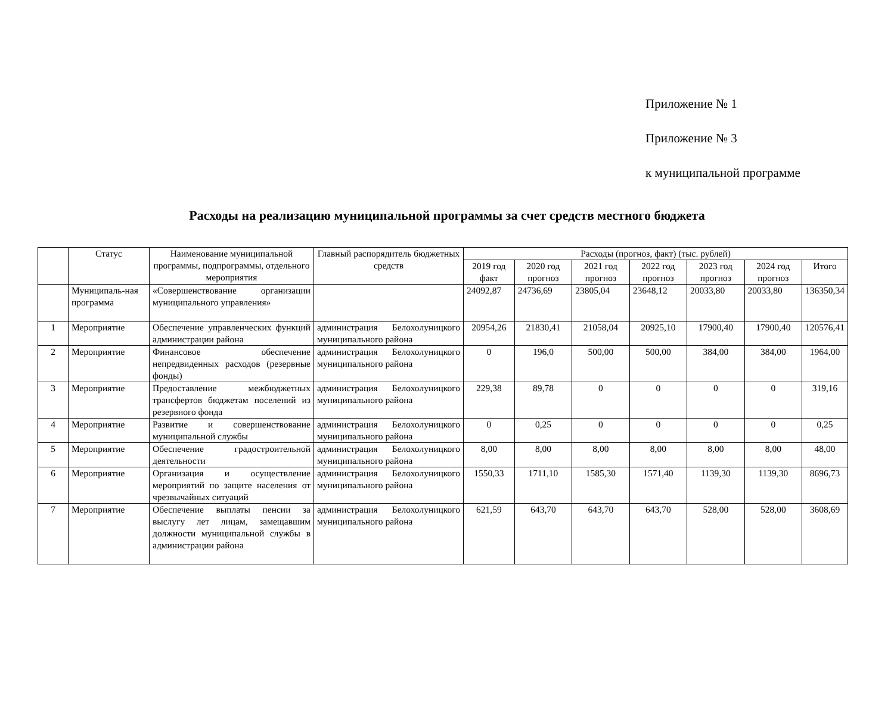Приложение № 1
Приложение № 3
к муниципальной программе
Расходы на реализацию муниципальной программы за счет средств местного бюджета
| | Статус | Наименование муниципальной программы, подпрограммы, отдельного мероприятия | Главный распорядитель бюджетных средств | Расходы (прогноз, факт) (тыс. рублей) | | | | | | |
| --- | --- | --- | --- | --- | --- | --- | --- | --- | --- | --- |
| | | | | 2019 год факт | 2020 год прогноз | 2021 год прогноз | 2022 год прогноз | 2023 год прогноз | 2024 год прогноз | Итого |
| | Муниципаль-ная программа | «Совершенствование организации муниципального управления» | | 24092,87 | 24736,69 | 23805,04 | 23648,12 | 20033,80 | 20033,80 | 136350,34 |
| 1 | Мероприятие | Обеспечение управленческих функций администрации района | администрация Белохолуницкого муниципального района | 20954,26 | 21830,41 | 21058,04 | 20925,10 | 17900,40 | 17900,40 | 120576,41 |
| 2 | Мероприятие | Финансовое обеспечение непредвиденных расходов (резервные фонды) | администрация Белохолуницкого муниципального района | 0 | 196,0 | 500,00 | 500,00 | 384,00 | 384,00 | 1964,00 |
| 3 | Мероприятие | Предоставление межбюджетных трансфертов бюджетам поселений из резервного фонда | администрация Белохолуницкого муниципального района | 229,38 | 89,78 | 0 | 0 | 0 | 0 | 319,16 |
| 4 | Мероприятие | Развитие и совершенствование муниципальной службы | администрация Белохолуницкого муниципального района | 0 | 0,25 | 0 | 0 | 0 | 0 | 0,25 |
| 5 | Мероприятие | Обеспечение градостроительной деятельности | администрация Белохолуницкого муниципального района | 8,00 | 8,00 | 8,00 | 8,00 | 8,00 | 8,00 | 48,00 |
| 6 | Мероприятие | Организация и осуществление мероприятий по защите населения от чрезвычайных ситуаций | администрация Белохолуницкого муниципального района | 1550,33 | 1711,10 | 1585,30 | 1571,40 | 1139,30 | 1139,30 | 8696,73 |
| 7 | Мероприятие | Обеспечение выплаты пенсии за выслугу лет лицам, замещавшим должности муниципальной службы в администрации района | администрация Белохолуницкого муниципального района | 621,59 | 643,70 | 643,70 | 643,70 | 528,00 | 528,00 | 3608,69 |